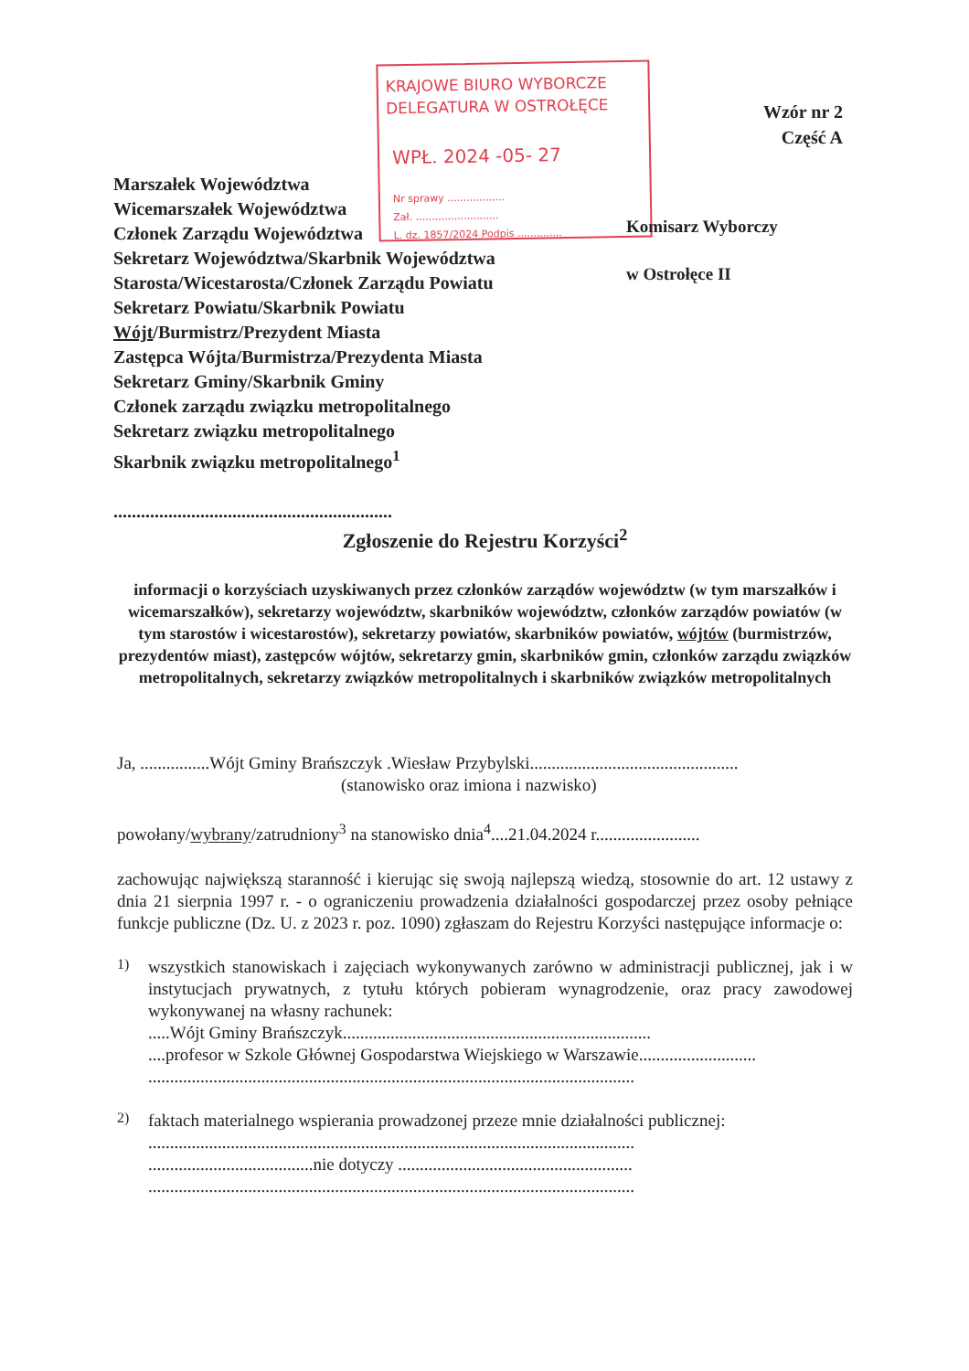KRAJOWE BIURO WYBORCZE
DELEGATURA W OSTROŁĘCE
WPŁ. 2024 -05- 27
Nr sprawy ..................
Zał. ..........................
L. dz. 1857/2024 Podpis ..............
Wzór nr 2
Część A
Marszałek Województwa
Wicemarszałek Województwa
Członek Zarządu Województwa
Sekretarz Województwa/Skarbnik Województwa
Starosta/Wicestarosta/Członek Zarządu Powiatu
Sekretarz Powiatu/Skarbnik Powiatu
Wójt/Burmistrz/Prezydent Miasta
Zastępca Wójta/Burmistrza/Prezydenta Miasta
Sekretarz Gminy/Skarbnik Gminy
Członek zarządu związku metropolitalnego
Sekretarz związku metropolitalnego
Skarbnik związku metropolitalnego<sup>1</sup>
.............................................................
Komisarz Wyborczy
w Ostrołęce II
Zgłoszenie do Rejestru Korzyści<sup>2</sup>
informacji o korzyściach uzyskiwanych przez członków zarządów województw (w tym marszałków i wicemarszałków), sekretarzy województw, skarbników województw, członków zarządów powiatów (w tym starostów i wicestarostów), sekretarzy powiatów, skarbników powiatów, wójtów (burmistrzów, prezydentów miast), zastępców wójtów, sekretarzy gmin, skarbników gmin, członków zarządu związków metropolitalnych, sekretarzy związków metropolitalnych i skarbników związków metropolitalnych
Ja, ................Wójt Gminy Brańszczyk .Wiesław Przybylski................................................
(stanowisko oraz imiona i nazwisko)
powołany/wybrany/zatrudniony<sup>3</sup> na stanowisko dnia<sup>4</sup>....21.04.2024 r........................
zachowując największą staranność i kierując się swoją najlepszą wiedzą, stosownie do art. 12 ustawy z dnia 21 sierpnia 1997 r. - o ograniczeniu prowadzenia działalności gospodarczej przez osoby pełniące funkcje publiczne (Dz. U. z 2023 r. poz. 1090) zgłaszam do Rejestru Korzyści następujące informacje o:
1)
wszystkich stanowiskach i zajęciach wykonywanych zarówno w administracji publicznej, jak i w instytucjach prywatnych, z tytułu których pobieram wynagrodzenie, oraz pracy zawodowej wykonywanej na własny rachunek:
.....Wójt Gminy Brańszczyk.......................................................................
....profesor w Szkole Głównej Gospodarstwa Wiejskiego w Warszawie...........................
................................................................................................................
2)
faktach materialnego wspierania prowadzonej przeze mnie działalności publicznej:
................................................................................................................
......................................nie dotyczy ......................................................
................................................................................................................